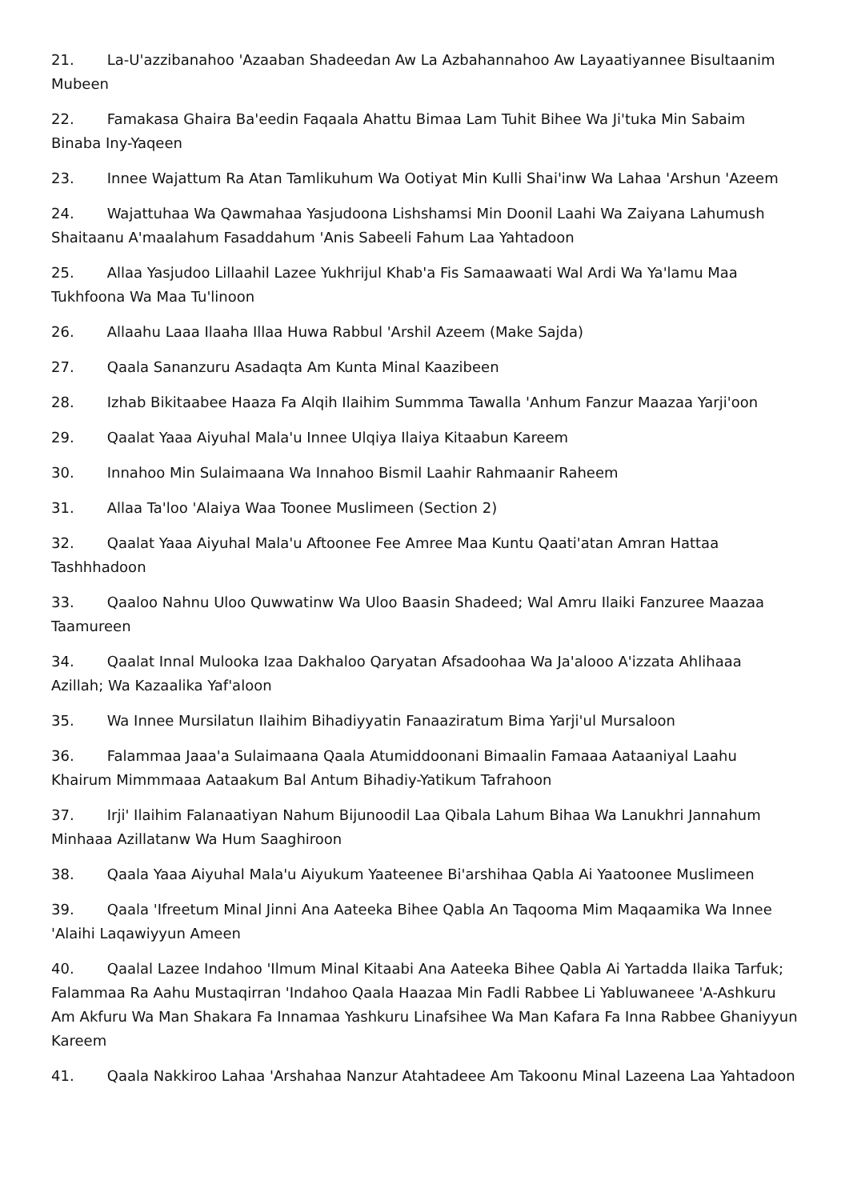21. La-U'azzibanahoo 'Azaaban Shadeedan Aw La Azbahannahoo Aw Layaatiyannee Bisultaanim Mubeen
22. Famakasa Ghaira Ba'eedin Faqaala Ahattu Bimaa Lam Tuhit Bihee Wa Ji'tuka Min Sabaim Binaba Iny-Yaqeen
23. Innee Wajattum Ra Atan Tamlikuhum Wa Ootiyat Min Kulli Shai'inw Wa Lahaa 'Arshun 'Azeem
24. Wajattuhaa Wa Qawmahaa Yasjudoona Lishshamsi Min Doonil Laahi Wa Zaiyana Lahumush Shaitaanu A'maalahum Fasaddahum 'Anis Sabeeli Fahum Laa Yahtadoon
25. Allaa Yasjudoo Lillaahil Lazee Yukhrijul Khab'a Fis Samaawaati Wal Ardi Wa Ya'lamu Maa Tukhfoona Wa Maa Tu'linoon
26. Allaahu Laaa Ilaaha Illaa Huwa Rabbul 'Arshil Azeem (Make Sajda)
27. Qaala Sananzuru Asadaqta Am Kunta Minal Kaazibeen
28. Izhab Bikitaabee Haaza Fa Alqih Ilaihim Summma Tawalla 'Anhum Fanzur Maazaa Yarji'oon
29. Qaalat Yaaa Aiyuhal Mala'u Innee Ulqiya Ilaiya Kitaabun Kareem
30. Innahoo Min Sulaimaana Wa Innahoo Bismil Laahir Rahmaanir Raheem
31. Allaa Ta'loo 'Alaiya Waa Toonee Muslimeen (Section 2)
32. Qaalat Yaaa Aiyuhal Mala'u Aftoonee Fee Amree Maa Kuntu Qaati'atan Amran Hattaa Tashhhadoon
33. Qaaloo Nahnu Uloo Quwwatinw Wa Uloo Baasin Shadeed; Wal Amru Ilaiki Fanzuree Maazaa Taamureen
34. Qaalat Innal Mulooka Izaa Dakhaloo Qaryatan Afsadoohaa Wa Ja'alooo A'izzata Ahlihaaa Azillah; Wa Kazaalika Yaf'aloon
35. Wa Innee Mursilatun Ilaihim Bihadiyyatin Fanaaziratum Bima Yarji'ul Mursaloon
36. Falammaa Jaaa'a Sulaimaana Qaala Atumiddoonani Bimaalin Famaaa Aataaniyal Laahu Khairum Mimmmaaa Aataakum Bal Antum Bihadiy-Yatikum Tafrahoon
37. Irji' Ilaihim Falanaatiyan Nahum Bijunoodil Laa Qibala Lahum Bihaa Wa Lanukhri Jannahum Minhaaa Azillatanw Wa Hum Saaghiroon
38. Qaala Yaaa Aiyuhal Mala'u Aiyukum Yaateenee Bi'arshihaa Qabla Ai Yaatoonee Muslimeen
39. Qaala 'Ifreetum Minal Jinni Ana Aateeka Bihee Qabla An Taqooma Mim Maqaamika Wa Innee 'Alaihi Laqawiyyun Ameen
40. Qaalal Lazee Indahoo 'Ilmum Minal Kitaabi Ana Aateeka Bihee Qabla Ai Yartadda Ilaika Tarfuk; Falammaa Ra Aahu Mustaqirran 'Indahoo Qaala Haazaa Min Fadli Rabbee Li Yabluwaneee 'A-Ashkuru Am Akfuru Wa Man Shakara Fa Innamaa Yashkuru Linafsihee Wa Man Kafara Fa Inna Rabbee Ghaniyyun Kareem
41. Qaala Nakkiroo Lahaa 'Arshahaa Nanzur Atahtadeee Am Takoonu Minal Lazeena Laa Yahtadoon